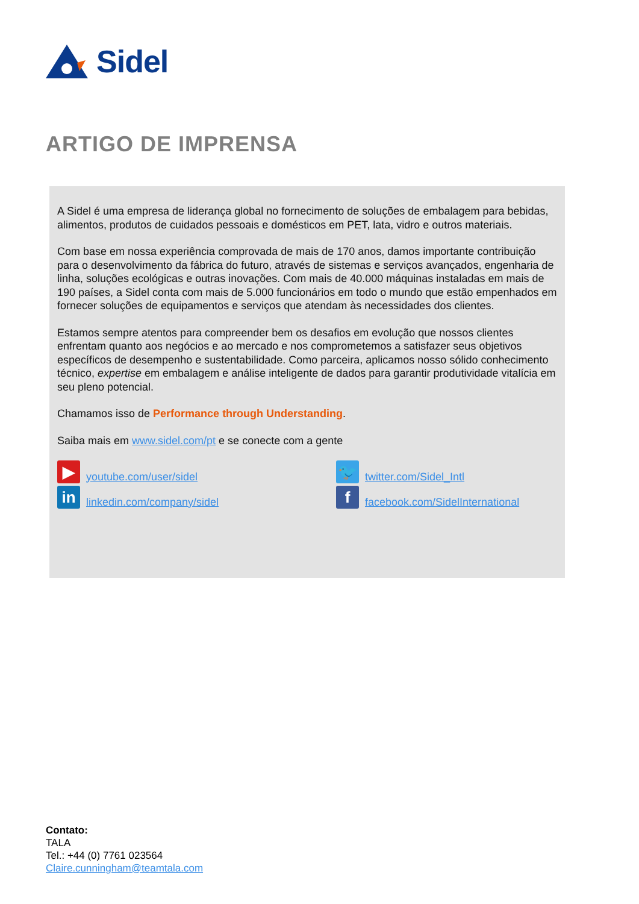Sidel
ARTIGO DE IMPRENSA
A Sidel é uma empresa de liderança global no fornecimento de soluções de embalagem para bebidas, alimentos, produtos de cuidados pessoais e domésticos em PET, lata, vidro e outros materiais.
Com base em nossa experiência comprovada de mais de 170 anos, damos importante contribuição para o desenvolvimento da fábrica do futuro, através de sistemas e serviços avançados, engenharia de linha, soluções ecológicas e outras inovações. Com mais de 40.000 máquinas instaladas em mais de 190 países, a Sidel conta com mais de 5.000 funcionários em todo o mundo que estão empenhados em fornecer soluções de equipamentos e serviços que atendam às necessidades dos clientes.
Estamos sempre atentos para compreender bem os desafios em evolução que nossos clientes enfrentam quanto aos negócios e ao mercado e nos comprometemos a satisfazer seus objetivos específicos de desempenho e sustentabilidade. Como parceira, aplicamos nosso sólido conhecimento técnico, expertise em embalagem e análise inteligente de dados para garantir produtividade vitalícia em seu pleno potencial.
Chamamos isso de Performance through Understanding.
Saiba mais em www.sidel.com/pt e se conecte com a gente
▶ youtube.com/user/sidel
🐦 twitter.com/Sidel_Intl
in linkedin.com/company/sidel
ffacebook.com/SidelInternational
Contato:
TALA
Tel.: +44 (0) 7761 023564
Claire.cunningham@teamtala.com